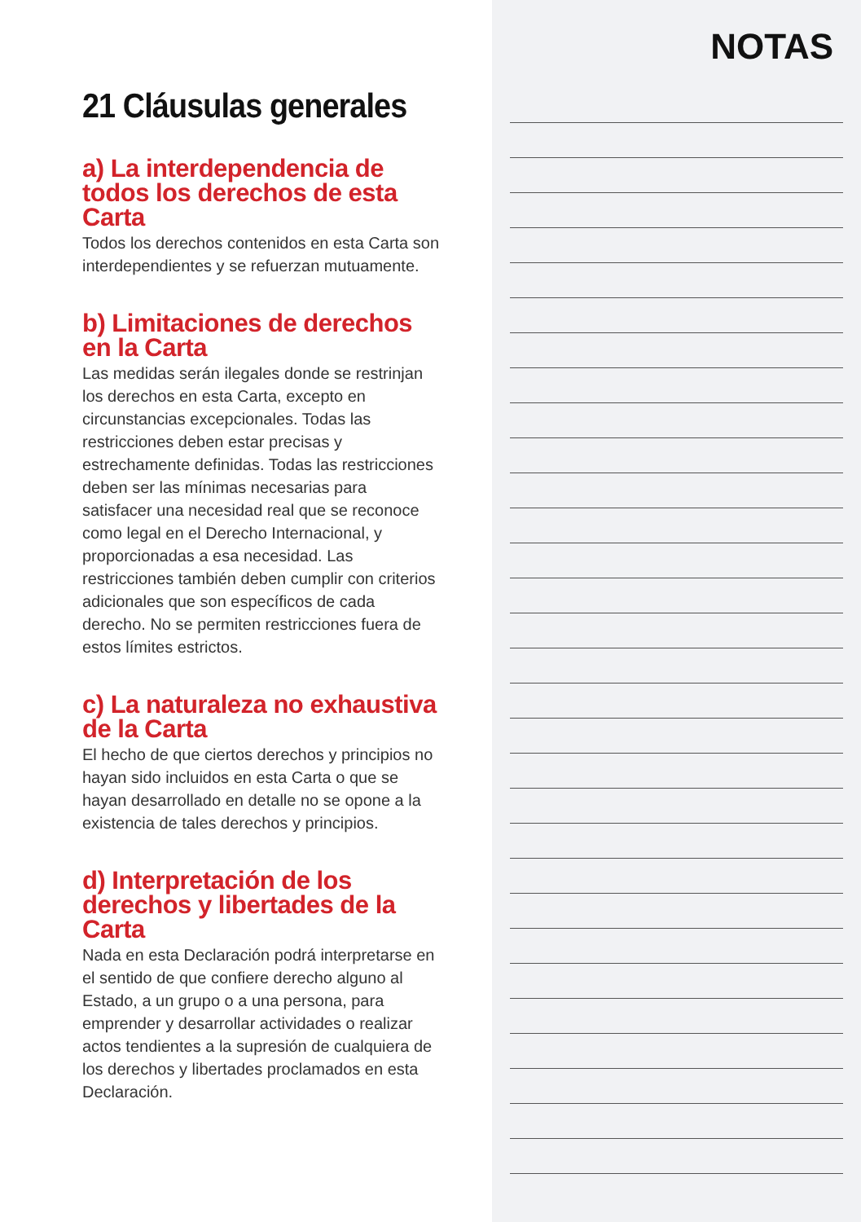21 Cláusulas generales
a) La interdependencia de todos los derechos de esta Carta
Todos los derechos contenidos en esta Carta son interdependientes y se refuerzan mutuamente.
b) Limitaciones de derechos en la Carta
Las medidas serán ilegales donde se restrinjan los derechos en esta Carta, excepto en circunstancias excepcionales. Todas las restricciones deben estar precisas y estrechamente definidas. Todas las restricciones deben ser las mínimas necesarias para satisfacer una necesidad real que se reconoce como legal en el Derecho Internacional, y proporcionadas a esa necesidad. Las restricciones también deben cumplir con criterios adicionales que son específicos de cada derecho. No se permiten restricciones fuera de estos límites estrictos.
c) La naturaleza no exhaustiva de la Carta
El hecho de que ciertos derechos y principios no hayan sido incluidos en esta Carta o que se hayan desarrollado en detalle no se opone a la existencia de tales derechos y principios.
d) Interpretación de los derechos y libertades de la Carta
Nada en esta Declaración podrá interpretarse en el sentido de que confiere derecho alguno al Estado, a un grupo o a una persona, para emprender y desarrollar actividades o realizar actos tendientes a la supresión de cualquiera de los derechos y libertades proclamados en esta Declaración.
NOTAS